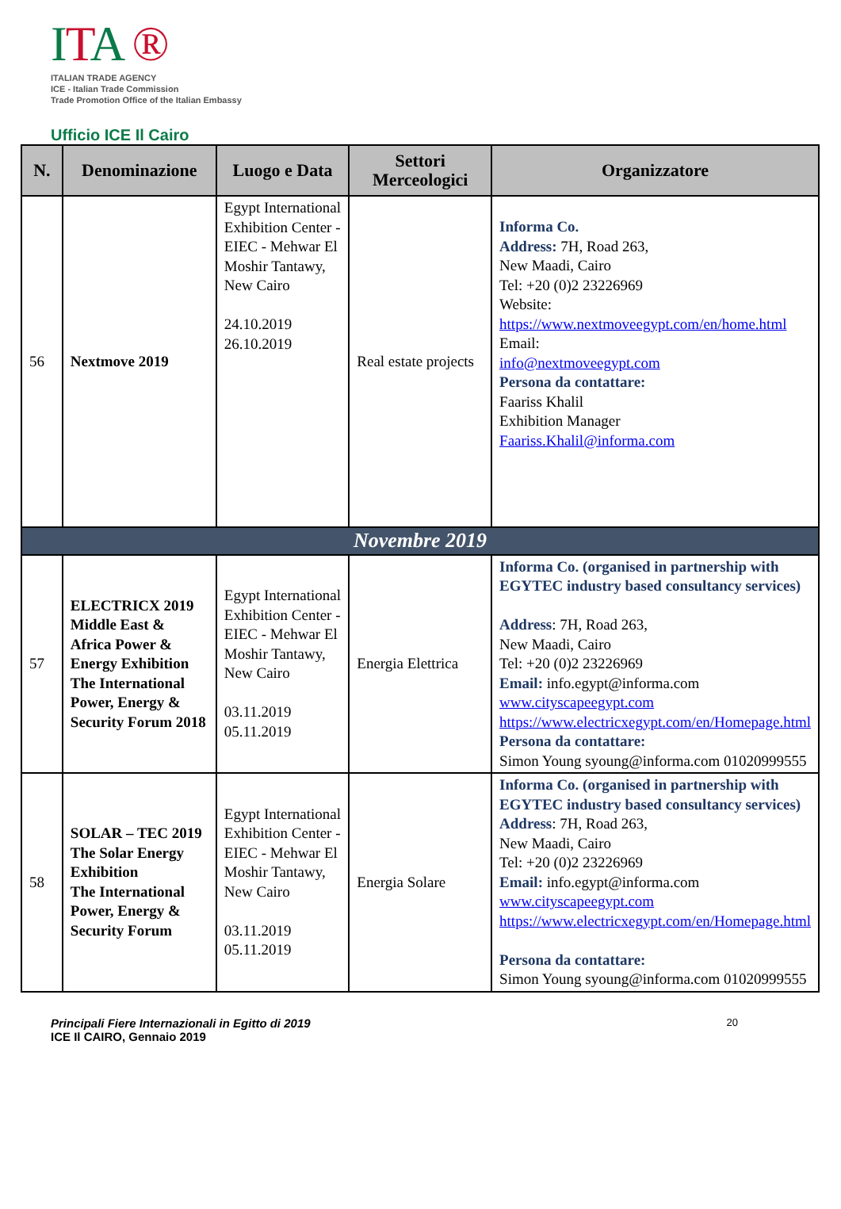ITA ®
ITALIAN TRADE AGENCY
ICE - Italian Trade Commission
Trade Promotion Office of the Italian Embassy
Ufficio ICE Il Cairo
| N. | Denominazione | Luogo e Data | Settori Merceologici | Organizzatore |
| --- | --- | --- | --- | --- |
| 56 | Nextmove 2019 | Egypt International Exhibition Center - EIEC - Mehwar El Moshir Tantawy, New Cairo 24.10.2019 26.10.2019 | Real estate projects | Informa Co. Address: 7H, Road 263, New Maadi, Cairo Tel: +20 (0)2 23226969 Website: https://www.nextmoveegypt.com/en/home.html Email: info@nextmoveegypt.com Persona da contattare: Faariss Khalil Exhibition Manager Faariss.Khalil@informa.com |
| Novembre 2019 | | | | |
| 57 | ELECTRICX 2019 Middle East & Africa Power & Energy Exhibition The International Power, Energy & Security Forum 2018 | Egypt International Exhibition Center - EIEC - Mehwar El Moshir Tantawy, New Cairo 03.11.2019 05.11.2019 | Energia Elettrica | Informa Co. (organised in partnership with EGYTEC industry based consultancy services) Address : 7H, Road 263, New Maadi, Cairo Tel: +20 (0)2 23226969 Email: info.egypt@informa.com www.cityscapeegypt.com https://www.electricxegypt.com/en/Homepage.html Persona da contattare: Simon Young syoung@informa.com 01020999555 |
| 58 | SOLAR – TEC 2019 The Solar Energy Exhibition The International Power, Energy & Security Forum | Egypt International Exhibition Center - EIEC - Mehwar El Moshir Tantawy, New Cairo 03.11.2019 05.11.2019 | Energia Solare | Informa Co. (organised in partnership with EGYTEC industry based consultancy services) Address : 7H, Road 263, New Maadi, Cairo Tel: +20 (0)2 23226969 Email: info.egypt@informa.com www.cityscapeegypt.com https://www.electricxegypt.com/en/Homepage.html Persona da contattare: Simon Young syoung@informa.com 01020999555 |
Principali Fiere Internazionali in Egitto di 2019
ICE Il CAIRO, Gennaio 2019
20